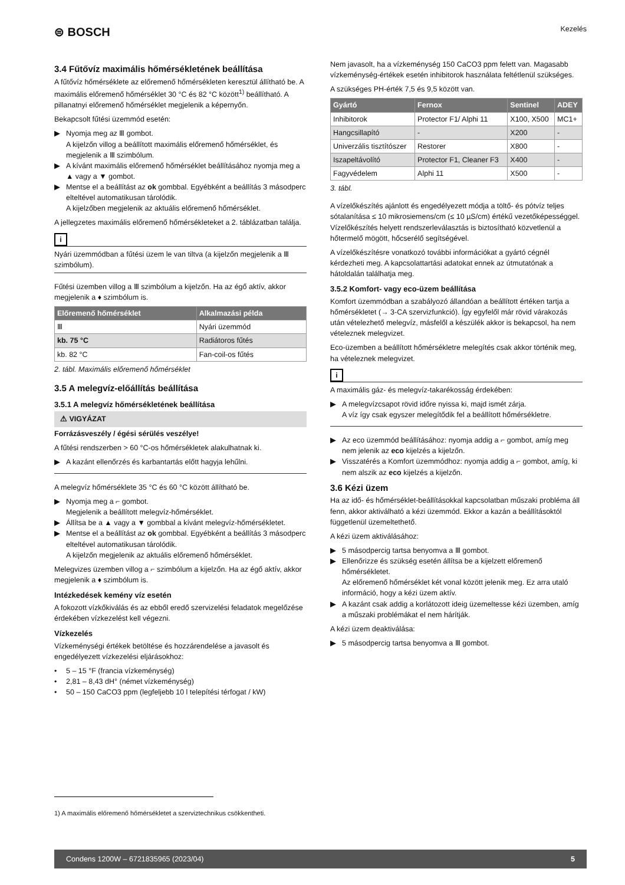⊜ BOSCH
Kezelés
3.4 Fűtővíz maximális hőmérsékletének beállítása
A fűtővíz hőmérséklete az előremenő hőmérsékleten keresztül állítható be. A maximális előremenő hőmérséklet 30 °C és 82 °C között<sup>1)</sup> beállítható. A pillanatnyi előremenő hőmérséklet megjelenik a képernyőn.
Bekapcsolt fűtési üzemmód esetén:
▶ Nyomja meg az Ⅲ gombot.
A kijelzőn villog a beállított maximális előremenő hőmérséklet, és megjelenik a Ⅲ szimbólum.
▶ A kívánt maximális előremenő hőmérséklet beállításához nyomja meg a ▲ vagy a ▼ gombot.
▶ Mentse el a beállítást az ok gombbal. Egyébként a beállítás 3 másodperc elteltével automatikusan tárolódik.
A kijelzőben megjelenik az aktuális előremenő hőmérséklet.
A jellegzetes maximális előremenő hőmérsékleteket a 2. táblázatban találja.
i
Nyári üzemmódban a fűtési üzem le van tiltva (a kijelzőn megjelenik a Ⅲ szimbólum).
Fűtési üzemben villog a Ⅲ szimbólum a kijelzőn. Ha az égő aktív, akkor megjelenik a ♦ szimbólum is.
| Előremenő hőmérséklet | Alkalmazási példa |
| --- | --- |
| Ⅲ | Nyári üzemmód |
| kb. 75 °C | Radiátoros fűtés |
| kb. 82 °C | Fan-coil-os fűtés |
2. tábl. Maximális előremenő hőmérséklet
3.5 A melegvíz-előállítás beállítása
3.5.1 A melegvíz hőmérsékletének beállítása
⚠ VIGYÁZAT
Forrázásveszély / égési sérülés veszélye!
A fűtési rendszerben > 60 °C-os hőmérsékletek alakulhatnak ki.
▶ A kazánt ellenőrzés és karbantartás előtt hagyja lehűlni.
A melegvíz hőmérséklete 35 °C és 60 °C között állítható be.
▶ Nyomja meg a ⌐ gombot.
Megjelenik a beállított melegvíz-hőmérséklet.
▶ Állítsa be a ▲ vagy a ▼ gombbal a kívánt melegvíz-hőmérsékletet.
▶ Mentse el a beállítást az ok gombbal. Egyébként a beállítás 3 másodperc elteltével automatikusan tárolódik.
A kijelzőn megjelenik az aktuális előremenő hőmérséklet.
Melegvizes üzemben villog a ⌐ szimbólum a kijelzőn. Ha az égő aktív, akkor megjelenik a ♦ szimbólum is.
Intézkedések kemény víz esetén
A fokozott vízkőkiválás és az ebből eredő szervizelési feladatok megelőzése érdekében vízkezelést kell végezni.
Vízkezelés
Vízkeménységi értékek betöltése és hozzárendelése a javasolt és engedélyezett vízkezelési eljárásokhoz:
• 5 – 15 °F (francia vízkeménység)
• 2,81 – 8,43 dH° (német vízkeménység)
• 50 – 150 CaCO3 ppm (legfeljebb 10 l telepítési térfogat / kW)
Nem javasolt, ha a vízkeménység 150 CaCO3 ppm felett van. Magasabb vízkeménység-értékek esetén inhibitorok használata feltétlenül szükséges.
A szükséges PH-érték 7,5 és 9,5 között van.
| Gyártó | Fernox | Sentinel | ADEY |
| --- | --- | --- | --- |
| Inhibitorok | Protector F1/ Alphi 11 | X100, X500 | MC1+ |
| Hangcsillapító | - | X200 | - |
| Univerzális tisztítószer | Restorer | X800 | - |
| Iszapeltávolító | Protector F1, Cleaner F3 | X400 | - |
| Fagyvédelem | Alphi 11 | X500 | - |
3. tábl.
A vízelőkészítés ajánlott és engedélyezett módja a töltő- és pótvíz teljes sótalanítása ≤ 10 mikrosiemens/cm (≤ 10 µS/cm) értékű vezetőképességgel. Vízelőkészítés helyett rendszerleválasztás is biztosítható közvetlenül a hőtermelő mögött, hőcserélő segítségével.
A vízelőkészítésre vonatkozó további információkat a gyártó cégnél kérdezheti meg. A kapcsolattartási adatokat ennek az útmutatónak a hátoldalán találhatja meg.
3.5.2 Komfort- vagy eco-üzem beállítása
Komfort üzemmódban a szabályozó állandóan a beállított értéken tartja a hőmérsékletet (→ 3-CA szervizfunkció). Így egyfelől már rövid várakozás után vételezhető melegvíz, másfelől a készülék akkor is bekapcsol, ha nem vételeznek melegvizet.
Eco-üzemben a beállított hőmérsékletre melegítés csak akkor történik meg, ha vételeznek melegvizet.
i
A maximális gáz- és melegvíz-takarékosság érdekében:
▶ A melegvízcsapot rövid időre nyissa ki, majd ismét zárja.
A víz így csak egyszer melegítődik fel a beállított hőmérsékletre.
▶ Az eco üzemmód beállításához: nyomja addig a ⌐ gombot, amíg meg nem jelenik az eco kijelzés a kijelzőn.
▶ Visszatérés a Komfort üzemmódhoz: nyomja addig a ⌐ gombot, amíg, ki nem alszik az eco kijelzés a kijelzőn.
3.6 Kézi üzem
Ha az idő- és hőmérséklet-beállításokkal kapcsolatban műszaki probléma áll fenn, akkor aktiválható a kézi üzemmód. Ekkor a kazán a beállításoktól függetlenül üzemeltethető.
A kézi üzem aktiválásához:
▶ 5 másodpercig tartsa benyomva a Ⅲ gombot.
▶ Ellenőrizze és szükség esetén állítsa be a kijelzett előremenő hőmérsékletet.
Az előremenő hőmérséklet két vonal között jelenik meg. Ez arra utaló információ, hogy a kézi üzem aktív.
▶ A kazánt csak addig a korlátozott ideig üzemeltesse kézi üzemben, amíg a műszaki problémákat el nem hárítják.
A kézi üzem deaktiválása:
▶ 5 másodpercig tartsa benyomva a Ⅲ gombot.
1) A maximális előremenő hőmérsékletet a szerviztechnikus csökkentheti.
Condens 1200W – 6721835965 (2023/04) 5